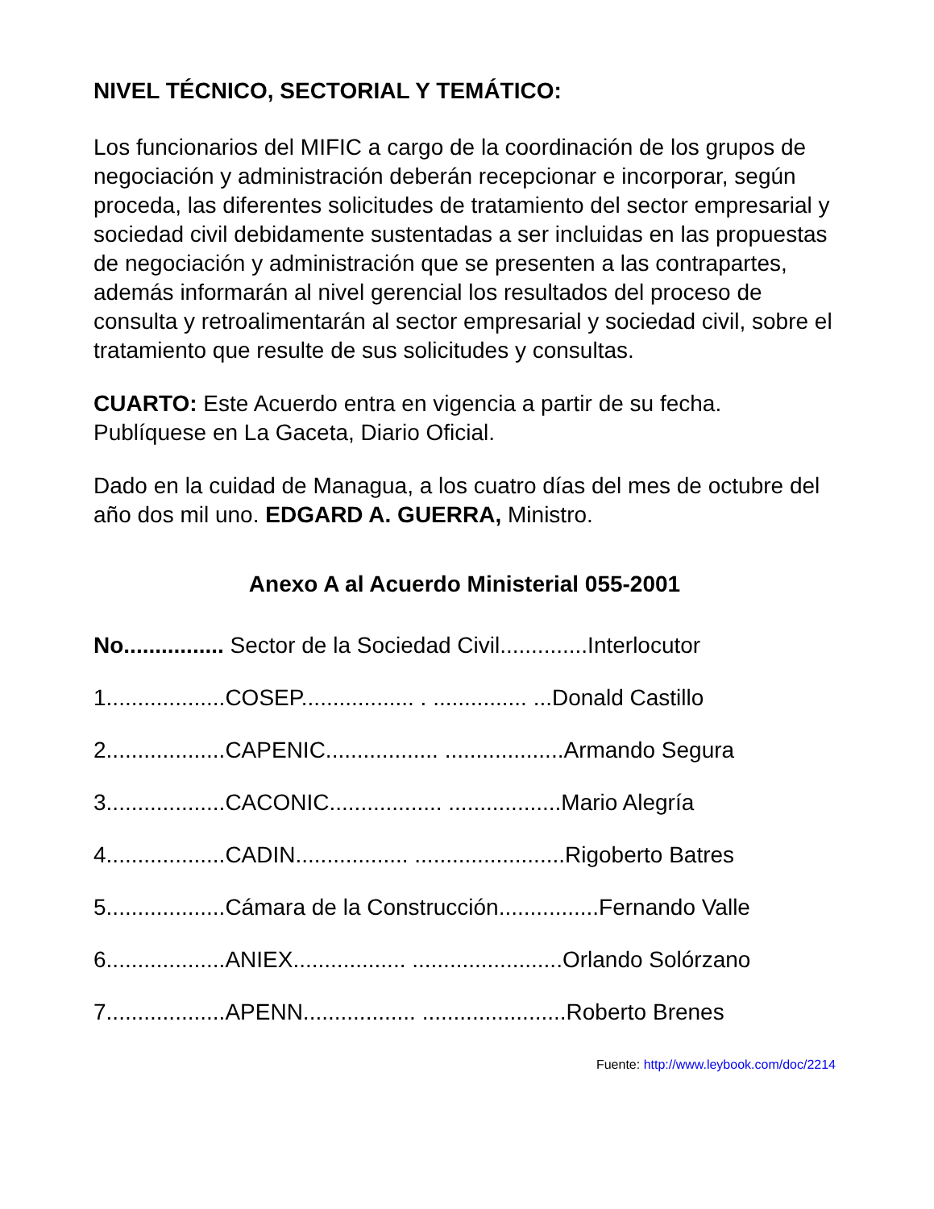NIVEL TÉCNICO, SECTORIAL Y TEMÁTICO:
Los funcionarios del MIFIC a cargo de la coordinación de los grupos de negociación y administración deberán recepcionar e incorporar, según proceda, las diferentes solicitudes de tratamiento del sector empresarial y sociedad civil debidamente sustentadas a ser incluidas en las propuestas de negociación y administración que se presenten a las contrapartes, además informarán al nivel gerencial los resultados del proceso de consulta y retroalimentarán al sector empresarial y sociedad civil, sobre el tratamiento que resulte de sus solicitudes y consultas.
CUARTO: Este Acuerdo entra en vigencia a partir de su fecha. Publíquese en La Gaceta, Diario Oficial.
Dado en la cuidad de Managua, a los cuatro días del mes de octubre del año dos mil uno. EDGARD A. GUERRA, Ministro.
Anexo A al Acuerdo Ministerial 055-2001
No................ Sector de la Sociedad Civil..............Interlocutor
1...................COSEP.................. . ............... ...Donald Castillo
2...................CAPENIC.................. ...................Armando Segura
3...................CACONIC.................. ..................Mario Alegría
4...................CADIN.................. ........................Rigoberto Batres
5...................Cámara de la Construcción................Fernando Valle
6...................ANIEX.................. ........................Orlando Solórzano
7...................APENN.................. .......................Roberto Brenes
Fuente: http://www.leybook.com/doc/2214